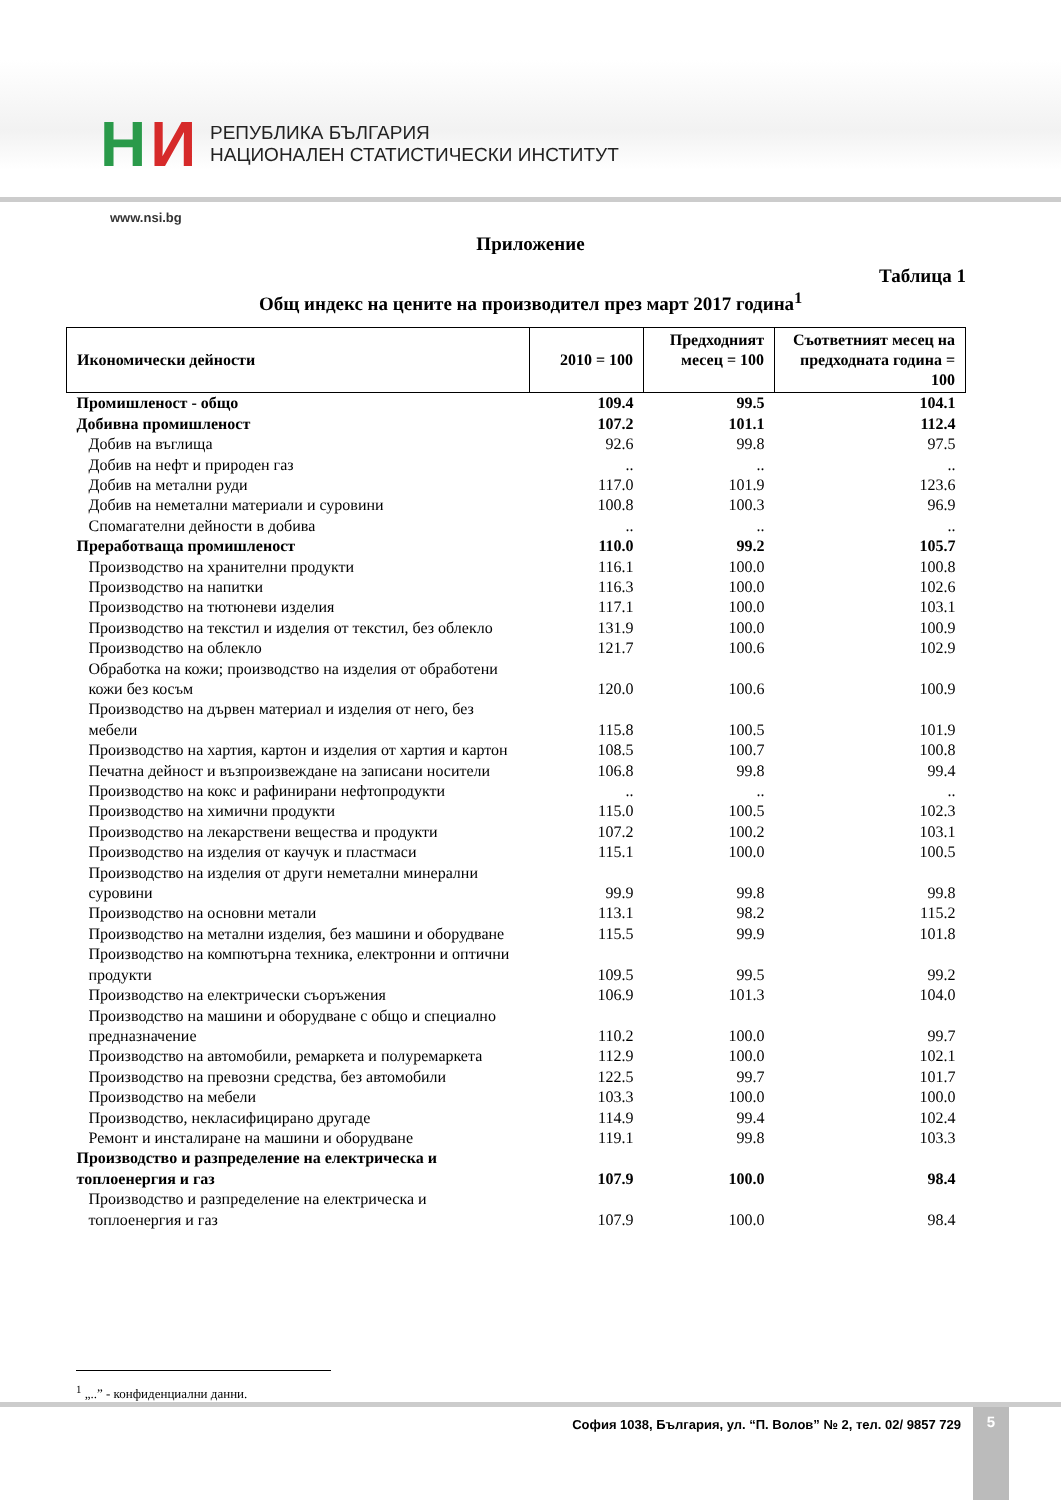Н И
РЕПУБЛИКА БЪЛГАРИЯ
НАЦИОНАЛЕН СТАТИСТИЧЕСКИ ИНСТИТУТ
www.nsi.bg
Приложение
Таблица 1
Общ индекс на цените на производител през март 2017 година<sup>1</sup>
| Икономически дейности | 2010 = 100 | Предходният месец = 100 | Съответният месец на предходната година = 100 |
| --- | --- | --- | --- |
| Промишленост - общо | 109.4 | 99.5 | 104.1 |
| Добивна промишленост | 107.2 | 101.1 | 112.4 |
| Добив на въглища | 92.6 | 99.8 | 97.5 |
| Добив на нефт и природен газ | .. | .. | .. |
| Добив на метални руди | 117.0 | 101.9 | 123.6 |
| Добив на неметални материали и суровини | 100.8 | 100.3 | 96.9 |
| Спомагателни дейности в добива | .. | .. | .. |
| Преработваща промишленост | 110.0 | 99.2 | 105.7 |
| Производство на хранителни продукти | 116.1 | 100.0 | 100.8 |
| Производство на напитки | 116.3 | 100.0 | 102.6 |
| Производство на тютюневи изделия | 117.1 | 100.0 | 103.1 |
| Производство на текстил и изделия от текстил, без облекло | 131.9 | 100.0 | 100.9 |
| Производство на облекло | 121.7 | 100.6 | 102.9 |
| Обработка на кожи; производство на изделия от обработени кожи без косъм | 120.0 | 100.6 | 100.9 |
| Производство на дървен материал и изделия от него, без мебели | 115.8 | 100.5 | 101.9 |
| Производство на хартия, картон и изделия от хартия и картон | 108.5 | 100.7 | 100.8 |
| Печатна дейност и възпроизвеждане на записани носители | 106.8 | 99.8 | 99.4 |
| Производство на кокс и рафинирани нефтопродукти | .. | .. | .. |
| Производство на химични продукти | 115.0 | 100.5 | 102.3 |
| Производство на лекарствени вещества и продукти | 107.2 | 100.2 | 103.1 |
| Производство на изделия от каучук и пластмаси | 115.1 | 100.0 | 100.5 |
| Производство на изделия от други неметални минерални суровини | 99.9 | 99.8 | 99.8 |
| Производство на основни метали | 113.1 | 98.2 | 115.2 |
| Производство на метални изделия, без машини и оборудване | 115.5 | 99.9 | 101.8 |
| Производство на компютърна техника, електронни и оптични продукти | 109.5 | 99.5 | 99.2 |
| Производство на електрически съоръжения | 106.9 | 101.3 | 104.0 |
| Производство на машини и оборудване с общо и специално предназначение | 110.2 | 100.0 | 99.7 |
| Производство на автомобили, ремаркета и полуремаркета | 112.9 | 100.0 | 102.1 |
| Производство на превозни средства, без автомобили | 122.5 | 99.7 | 101.7 |
| Производство на мебели | 103.3 | 100.0 | 100.0 |
| Производство, некласифицирано другаде | 114.9 | 99.4 | 102.4 |
| Ремонт и инсталиране на машини и оборудване | 119.1 | 99.8 | 103.3 |
| Производство и разпределение на електрическа и топлоенергия и газ | 107.9 | 100.0 | 98.4 |
| Производство и разпределение на електрическа и топлоенергия и газ | 107.9 | 100.0 | 98.4 |
<sup>1</sup> „..” - конфиденциални данни.
София 1038, България, ул. “П. Волов” № 2, тел. 02/ 9857 729
5